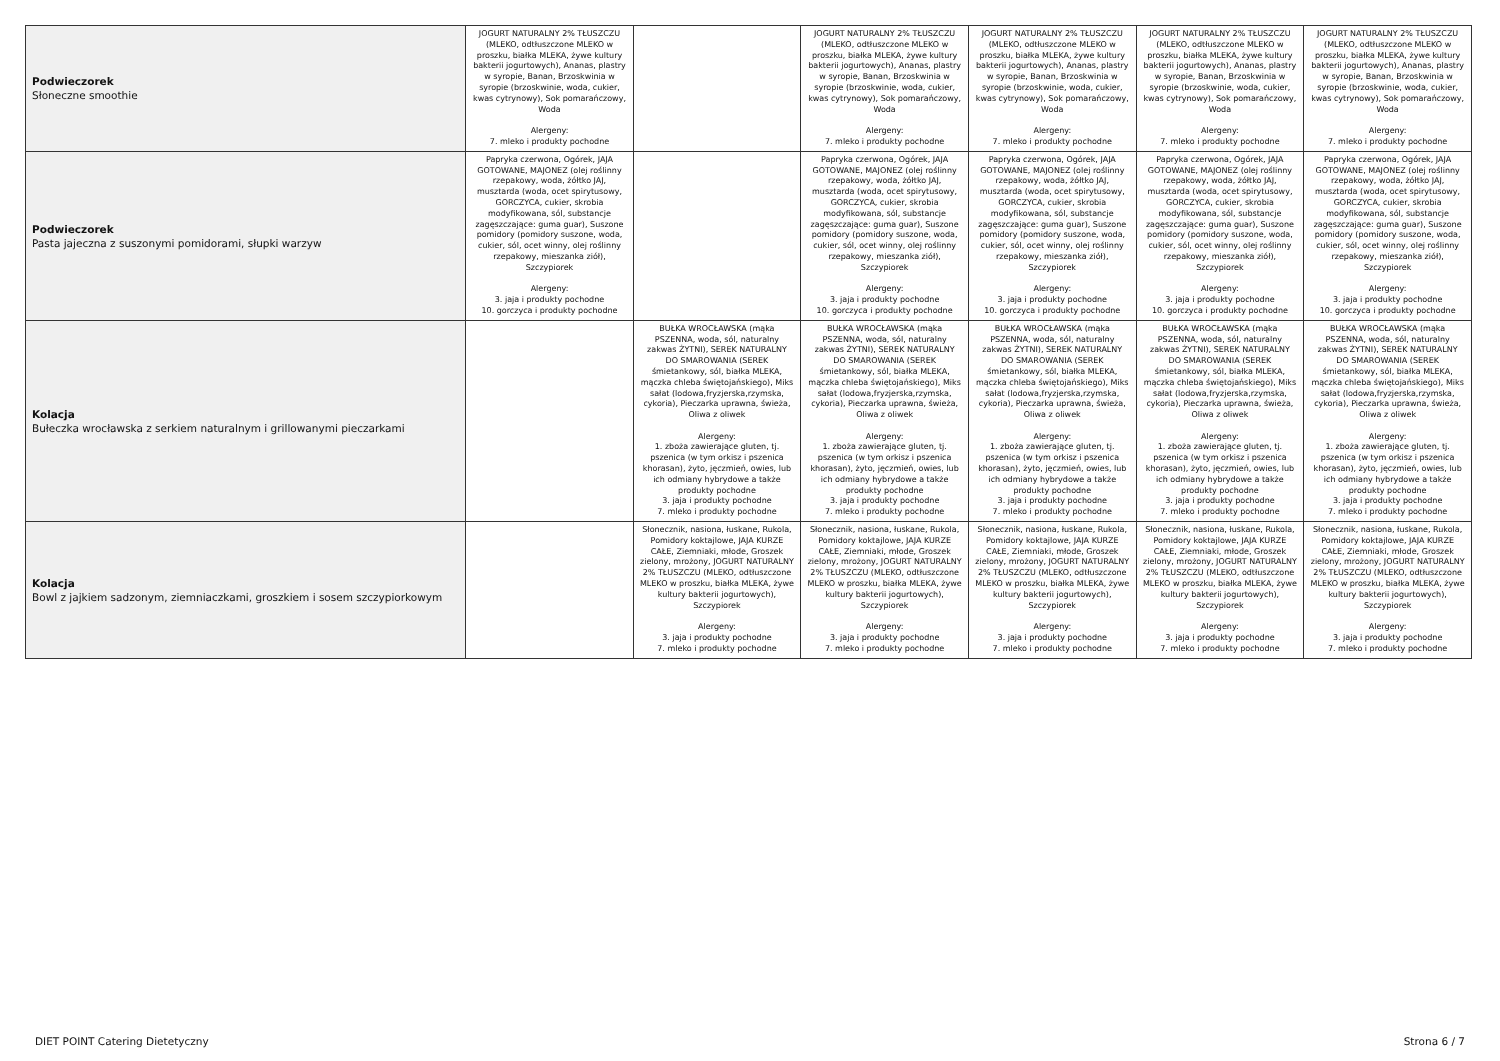| Podwieczorek Słoneczne smoothie | JOGURT NATURALNY 2% TŁUSZCZU (MLEKO, odtłuszczone MLEKO w proszku, białka MLEKA, żywe kultury bakterii jogurtowych), Ananas, plastry w syropie, Banan, Brzoskwinia w syropie (brzoskwinie, woda, cukier, kwas cytrynowy), Sok pomarańczowy, Woda Alergeny: 7. mleko i produkty pochodne | | JOGURT NATURALNY 2% TŁUSZCZU (MLEKO, odtłuszczone MLEKO w proszku, białka MLEKA, żywe kultury bakterii jogurtowych), Ananas, plastry w syropie, Banan, Brzoskwinia w syropie (brzoskwinie, woda, cukier, kwas cytrynowy), Sok pomarańczowy, Woda Alergeny: 7. mleko i produkty pochodne | JOGURT NATURALNY 2% TŁUSZCZU (MLEKO, odtłuszczone MLEKO w proszku, białka MLEKA, żywe kultury bakterii jogurtowych), Ananas, plastry w syropie, Banan, Brzoskwinia w syropie (brzoskwinie, woda, cukier, kwas cytrynowy), Sok pomarańczowy, Woda Alergeny: 7. mleko i produkty pochodne | JOGURT NATURALNY 2% TŁUSZCZU (MLEKO, odtłuszczone MLEKO w proszku, białka MLEKA, żywe kultury bakterii jogurtowych), Ananas, plastry w syropie, Banan, Brzoskwinia w syropie (brzoskwinie, woda, cukier, kwas cytrynowy), Sok pomarańczowy, Woda Alergeny: 7. mleko i produkty pochodne | JOGURT NATURALNY 2% TŁUSZCZU (MLEKO, odtłuszczone MLEKO w proszku, białka MLEKA, żywe kultury bakterii jogurtowych), Ananas, plastry w syropie, Banan, Brzoskwinia w syropie (brzoskwinie, woda, cukier, kwas cytrynowy), Sok pomarańczowy, Woda Alergeny: 7. mleko i produkty pochodne |
| Podwieczorek Pasta jajeczna z suszonymi pomidorami, słupki warzyw | Papryka czerwona, Ogórek, JAJA GOTOWANE, MAJONEZ (olej roślinny rzepakowy, woda, żółtko JAJ, musztarda (woda, ocet spirytusowy, GORCZYCA, cukier, skrobia modyfikowana, sól, substancje zagęszczające: guma guar), Suszone pomidory (pomidory suszone, woda, cukier, sól, ocet winny, olej roślinny rzepakowy, mieszanka ziół), Szczypiorek Alergeny: 3. jaja i produkty pochodne 10. gorczyca i produkty pochodne | | Papryka czerwona, Ogórek, JAJA GOTOWANE, MAJONEZ (olej roślinny rzepakowy, woda, żółtko JAJ, musztarda (woda, ocet spirytusowy, GORCZYCA, cukier, skrobia modyfikowana, sól, substancje zagęszczające: guma guar), Suszone pomidory (pomidory suszone, woda, cukier, sól, ocet winny, olej roślinny rzepakowy, mieszanka ziół), Szczypiorek Alergeny: 3. jaja i produkty pochodne 10. gorczyca i produkty pochodne | Papryka czerwona, Ogórek, JAJA GOTOWANE, MAJONEZ (olej roślinny rzepakowy, woda, żółtko JAJ, musztarda (woda, ocet spirytusowy, GORCZYCA, cukier, skrobia modyfikowana, sól, substancje zagęszczające: guma guar), Suszone pomidory (pomidory suszone, woda, cukier, sól, ocet winny, olej roślinny rzepakowy, mieszanka ziół), Szczypiorek Alergeny: 3. jaja i produkty pochodne 10. gorczyca i produkty pochodne | Papryka czerwona, Ogórek, JAJA GOTOWANE, MAJONEZ (olej roślinny rzepakowy, woda, żółtko JAJ, musztarda (woda, ocet spirytusowy, GORCZYCA, cukier, skrobia modyfikowana, sól, substancje zagęszczające: guma guar), Suszone pomidory (pomidory suszone, woda, cukier, sól, ocet winny, olej roślinny rzepakowy, mieszanka ziół), Szczypiorek Alergeny: 3. jaja i produkty pochodne 10. gorczyca i produkty pochodne | Papryka czerwona, Ogórek, JAJA GOTOWANE, MAJONEZ (olej roślinny rzepakowy, woda, żółtko JAJ, musztarda (woda, ocet spirytusowy, GORCZYCA, cukier, skrobia modyfikowana, sól, substancje zagęszczające: guma guar), Suszone pomidory (pomidory suszone, woda, cukier, sól, ocet winny, olej roślinny rzepakowy, mieszanka ziół), Szczypiorek Alergeny: 3. jaja i produkty pochodne 10. gorczyca i produkty pochodne |
| Kolacja Bułeczka wrocławska z serkiem naturalnym i grillowanymi pieczarkami | | BUŁKA WROCŁAWSKA (mąka PSZENNA, woda, sól, naturalny zakwas ŻYTNI), SEREK NATURALNY DO SMAROWANIA (SEREK śmietankowy, sól, białka MLEKA, mączka chleba świętojańskiego), Miks sałat (lodowa,fryzjerska,rzymska, cykoria), Pieczarka uprawna, świeża, Oliwa z oliwek Alergeny: 1. zboża zawierające gluten, tj. pszenica (w tym orkisz i pszenica khorasan), żyto, jęczmień, owies, lub ich odmiany hybrydowe a także produkty pochodne 3. jaja i produkty pochodne 7. mleko i produkty pochodne | BUŁKA WROCŁAWSKA (mąka PSZENNA, woda, sól, naturalny zakwas ŻYTNI), SEREK NATURALNY DO SMAROWANIA (SEREK śmietankowy, sól, białka MLEKA, mączka chleba świętojańskiego), Miks sałat (lodowa,fryzjerska,rzymska, cykoria), Pieczarka uprawna, świeża, Oliwa z oliwek Alergeny: 1. zboża zawierające gluten, tj. pszenica (w tym orkisz i pszenica khorasan), żyto, jęczmień, owies, lub ich odmiany hybrydowe a także produkty pochodne 3. jaja i produkty pochodne 7. mleko i produkty pochodne | BUŁKA WROCŁAWSKA (mąka PSZENNA, woda, sól, naturalny zakwas ŻYTNI), SEREK NATURALNY DO SMAROWANIA (SEREK śmietankowy, sól, białka MLEKA, mączka chleba świętojańskiego), Miks sałat (lodowa,fryzjerska,rzymska, cykoria), Pieczarka uprawna, świeża, Oliwa z oliwek Alergeny: 1. zboża zawierające gluten, tj. pszenica (w tym orkisz i pszenica khorasan), żyto, jęczmień, owies, lub ich odmiany hybrydowe a także produkty pochodne 3. jaja i produkty pochodne 7. mleko i produkty pochodne | BUŁKA WROCŁAWSKA (mąka PSZENNA, woda, sól, naturalny zakwas ŻYTNI), SEREK NATURALNY DO SMAROWANIA (SEREK śmietankowy, sól, białka MLEKA, mączka chleba świętojańskiego), Miks sałat (lodowa,fryzjerska,rzymska, cykoria), Pieczarka uprawna, świeża, Oliwa z oliwek Alergeny: 1. zboża zawierające gluten, tj. pszenica (w tym orkisz i pszenica khorasan), żyto, jęczmień, owies, lub ich odmiany hybrydowe a także produkty pochodne 3. jaja i produkty pochodne 7. mleko i produkty pochodne | BUŁKA WROCŁAWSKA (mąka PSZENNA, woda, sól, naturalny zakwas ŻYTNI), SEREK NATURALNY DO SMAROWANIA (SEREK śmietankowy, sól, białka MLEKA, mączka chleba świętojańskiego), Miks sałat (lodowa,fryzjerska,rzymska, cykoria), Pieczarka uprawna, świeża, Oliwa z oliwek Alergeny: 1. zboża zawierające gluten, tj. pszenica (w tym orkisz i pszenica khorasan), żyto, jęczmień, owies, lub ich odmiany hybrydowe a także produkty pochodne 3. jaja i produkty pochodne 7. mleko i produkty pochodne |
| Kolacja Bowl z jajkiem sadzonym, ziemniaczkami, groszkiem i sosem szczypiorkowym | | Słonecznik, nasiona, łuskane, Rukola, Pomidory koktajlowe, JAJA KURZE CAŁE, Ziemniaki, młode, Groszek zielony, mrożony, JOGURT NATURALNY 2% TŁUSZCZU (MLEKO, odtłuszczone MLEKO w proszku, białka MLEKA, żywe kultury bakterii jogurtowych), Szczypiorek Alergeny: 3. jaja i produkty pochodne 7. mleko i produkty pochodne | Słonecznik, nasiona, łuskane, Rukola, Pomidory koktajlowe, JAJA KURZE CAŁE, Ziemniaki, młode, Groszek zielony, mrożony, JOGURT NATURALNY 2% TŁUSZCZU (MLEKO, odtłuszczone MLEKO w proszku, białka MLEKA, żywe kultury bakterii jogurtowych), Szczypiorek Alergeny: 3. jaja i produkty pochodne 7. mleko i produkty pochodne | Słonecznik, nasiona, łuskane, Rukola, Pomidory koktajlowe, JAJA KURZE CAŁE, Ziemniaki, młode, Groszek zielony, mrożony, JOGURT NATURALNY 2% TŁUSZCZU (MLEKO, odtłuszczone MLEKO w proszku, białka MLEKA, żywe kultury bakterii jogurtowych), Szczypiorek Alergeny: 3. jaja i produkty pochodne 7. mleko i produkty pochodne | Słonecznik, nasiona, łuskane, Rukola, Pomidory koktajlowe, JAJA KURZE CAŁE, Ziemniaki, młode, Groszek zielony, mrożony, JOGURT NATURALNY 2% TŁUSZCZU (MLEKO, odtłuszczone MLEKO w proszku, białka MLEKA, żywe kultury bakterii jogurtowych), Szczypiorek Alergeny: 3. jaja i produkty pochodne 7. mleko i produkty pochodne | Słonecznik, nasiona, łuskane, Rukola, Pomidory koktajlowe, JAJA KURZE CAŁE, Ziemniaki, młode, Groszek zielony, mrożony, JOGURT NATURALNY 2% TŁUSZCZU (MLEKO, odtłuszczone MLEKO w proszku, białka MLEKA, żywe kultury bakterii jogurtowych), Szczypiorek Alergeny: 3. jaja i produkty pochodne 7. mleko i produkty pochodne |
DIET POINT Catering Dietetyczny
Strona 6 / 7